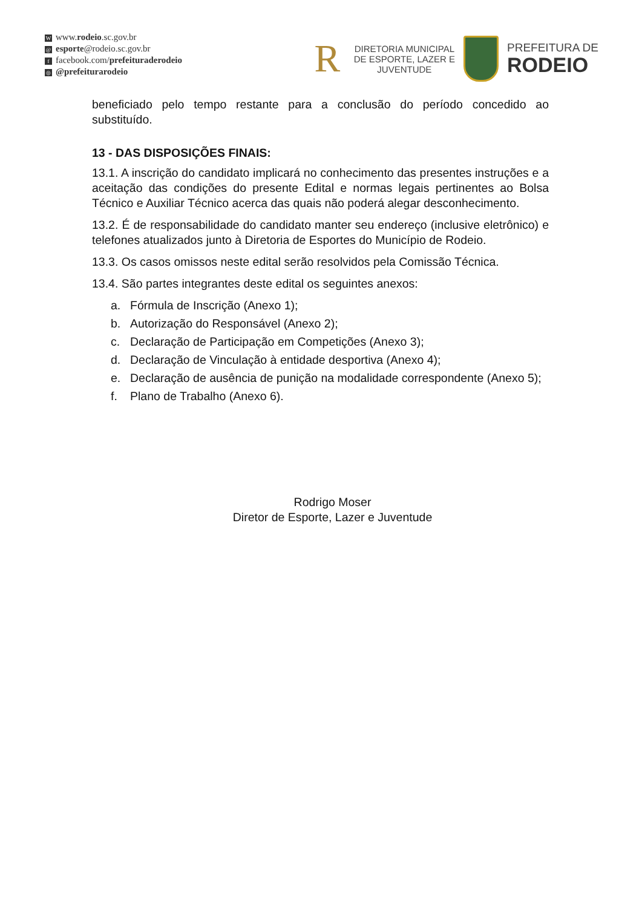Wwww.rodeio.sc.gov.br
@ esporte@rodeio.sc.gov.br
ffacebook.com/prefeituraderodeio
◎ @prefeiturarodeio
R
DIRETORIA MUNICIPAL
DE ESPORTE, LAZER E
JUVENTUDE
PREFEITURA DE
RODEIO
beneficiado pelo tempo restante para a conclusão do período concedido ao substituído.
13 - DAS DISPOSIÇÕES FINAIS:
13.1. A inscrição do candidato implicará no conhecimento das presentes instruções e a aceitação das condições do presente Edital e normas legais pertinentes ao Bolsa Técnico e Auxiliar Técnico acerca das quais não poderá alegar desconhecimento.
13.2. É de responsabilidade do candidato manter seu endereço (inclusive eletrônico) e telefones atualizados junto à Diretoria de Esportes do Município de Rodeio.
13.3. Os casos omissos neste edital serão resolvidos pela Comissão Técnica.
13.4. São partes integrantes deste edital os seguintes anexos:
a. Fórmula de Inscrição (Anexo 1);
b. Autorização do Responsável (Anexo 2);
c. Declaração de Participação em Competições (Anexo 3);
d. Declaração de Vinculação à entidade desportiva (Anexo 4);
e. Declaração de ausência de punição na modalidade correspondente (Anexo 5);
f. Plano de Trabalho (Anexo 6).
Rodrigo Moser
Diretor de Esporte, Lazer e Juventude